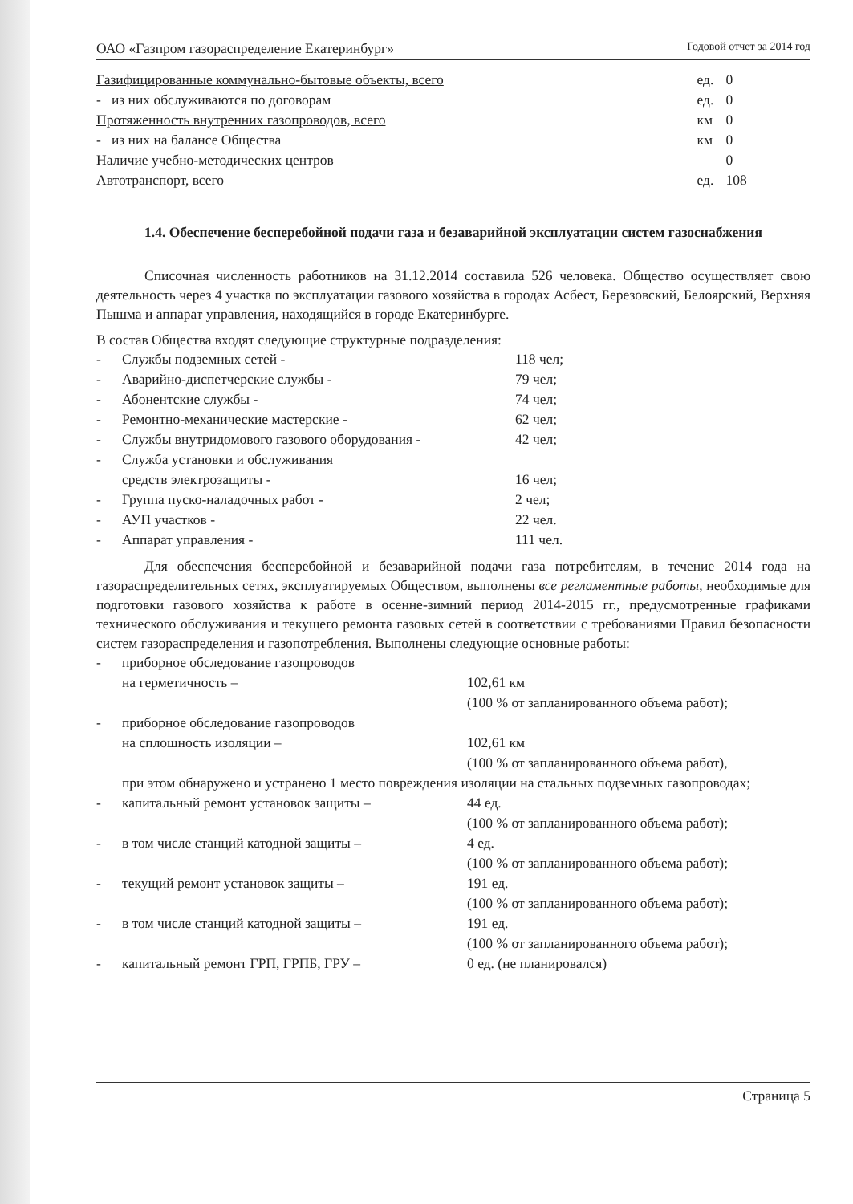ОАО «Газпром газораспределение Екатеринбург» Годовой отчет за 2014 год
| Газифицированные коммунально-бытовые объекты, всего | ед. | 0 |
| - из них обслуживаются по договорам | ед. | 0 |
| Протяженность внутренних газопроводов, всего | км | 0 |
| - из них на балансе Общества | км | 0 |
| Наличие учебно-методических центров | | 0 |
| Автотранспорт, всего | ед. | 108 |
1.4. Обеспечение бесперебойной подачи газа и безаварийной эксплуатации систем газоснабжения
Списочная численность работников на 31.12.2014 составила 526 человека. Общество осуществляет свою деятельность через 4 участка по эксплуатации газового хозяйства в городах Асбест, Березовский, Белоярский, Верхняя Пышма и аппарат управления, находящийся в городе Екатеринбурге.
В состав Общества входят следующие структурные подразделения:
| - | Службы подземных сетей - | 118 чел; |
| - | Аварийно-диспетчерские службы - | 79 чел; |
| - | Абонентские службы - | 74 чел; |
| - | Ремонтно-механические мастерские - | 62 чел; |
| - | Службы внутридомового газового оборудования - | 42 чел; |
| - | Служба установки и обслуживания средств электрозащиты - | 16 чел; |
| - | Группа пуско-наладочных работ - | 2 чел; |
| - | АУП участков - | 22 чел. |
| - | Аппарат управления - | 111 чел. |
Для обеспечения бесперебойной и безаварийной подачи газа потребителям, в течение 2014 года на газораспределительных сетях, эксплуатируемых Обществом, выполнены все регламентные работы, необходимые для подготовки газового хозяйства к работе в осенне-зимний период 2014-2015 гг., предусмотренные графиками технического обслуживания и текущего ремонта газовых сетей в соответствии с требованиями Правил безопасности систем газораспределения и газопотребления. Выполнены следующие основные работы:
| - | приборное обследование газопроводов на герметичность – | 102,61 км (100 % от запланированного объема работ); |
| - | приборное обследование газопроводов на сплошность изоляции – | 102,61 км (100 % от запланированного объема работ), |
| | при этом обнаружено и устранено 1 место повреждения изоляции на стальных подземных газопроводах; | |
| - | капитальный ремонт установок защиты – | 44 ед. (100 % от запланированного объема работ); |
| - | в том числе станций катодной защиты – | 4 ед. (100 % от запланированного объема работ); |
| - | текущий ремонт установок защиты – | 191 ед. (100 % от запланированного объема работ); |
| - | в том числе станций катодной защиты – | 191 ед. (100 % от запланированного объема работ); |
| - | капитальный ремонт ГРП, ГРПБ, ГРУ – | 0 ед. (не планировался) |
Страница 5